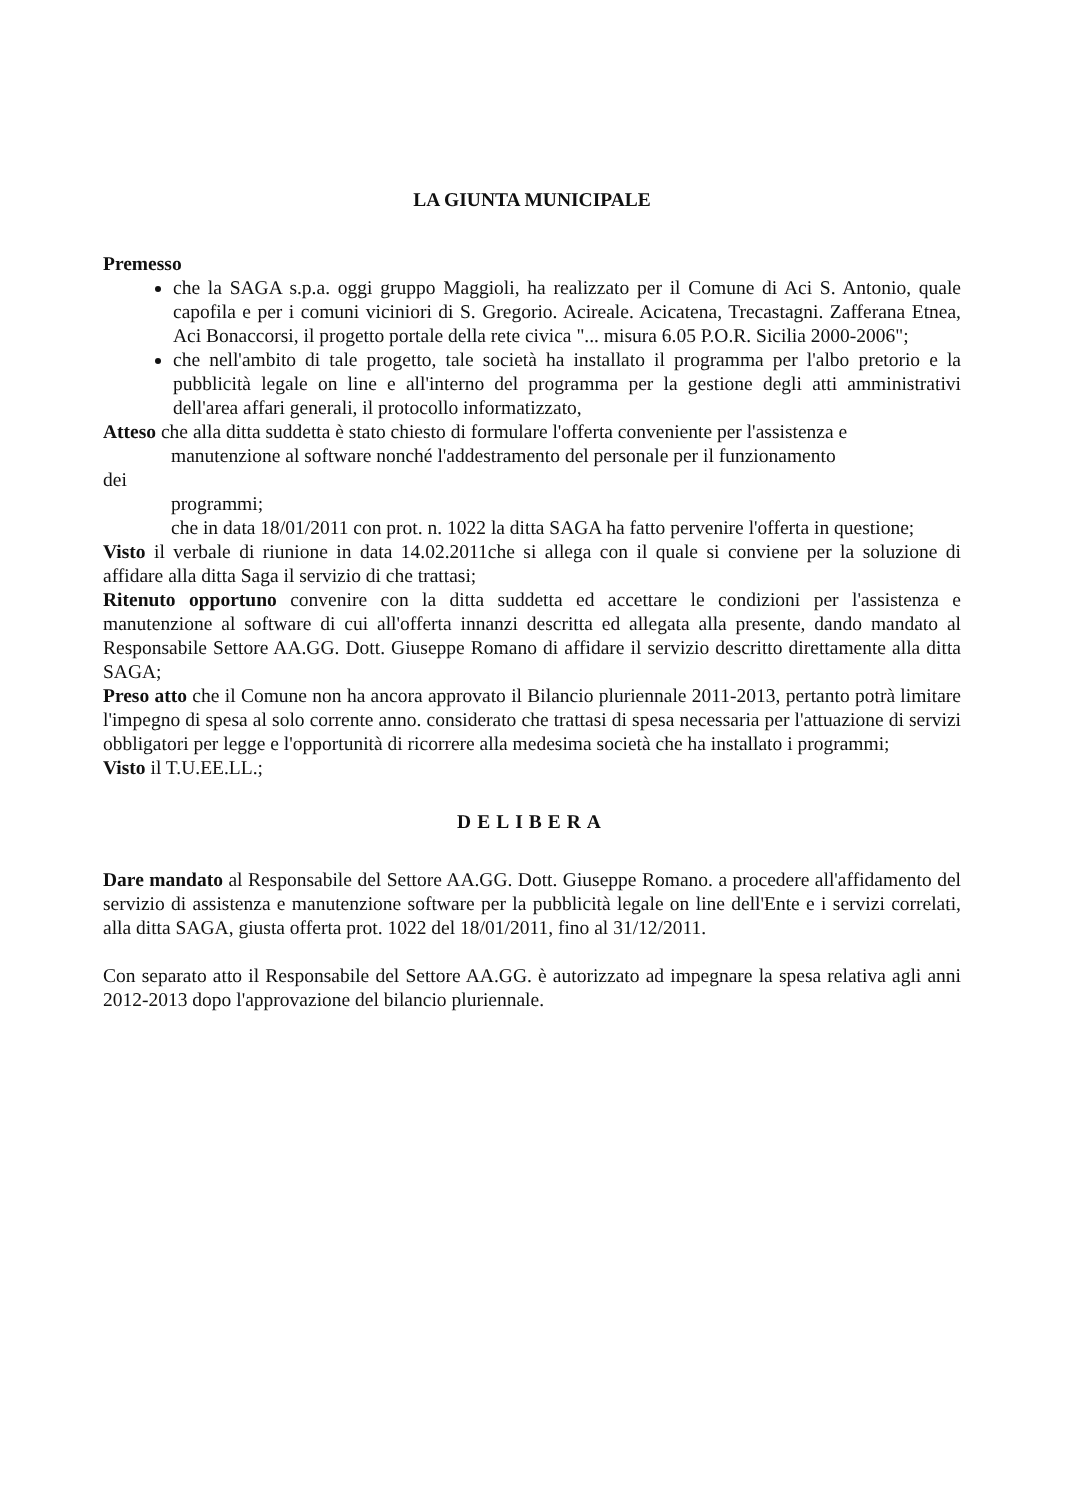LA GIUNTA MUNICIPALE
Premesso
che la SAGA s.p.a. oggi gruppo Maggioli, ha realizzato per il Comune di Aci S. Antonio, quale capofila e per i comuni viciniori di S. Gregorio. Acireale. Acicatena, Trecastagni. Zafferana Etnea, Aci Bonaccorsi, il progetto portale della rete civica "... misura 6.05 P.O.R. Sicilia 2000-2006";
che nell'ambito di tale progetto, tale società ha installato il programma per l'albo pretorio e la pubblicità legale on line e all'interno del programma per la gestione degli atti amministrativi dell'area affari generali, il protocollo informatizzato,
Atteso che alla ditta suddetta è stato chiesto di formulare l'offerta conveniente per l'assistenza e
manutenzione al software nonché l'addestramento del personale per il funzionamento
dei
programmi;
che in data 18/01/2011 con prot. n. 1022 la ditta SAGA ha fatto pervenire l'offerta in questione;
Visto il verbale di riunione in data 14.02.2011che si allega con il quale si conviene per la soluzione di affidare alla ditta Saga il servizio di che trattasi;
Ritenuto opportuno convenire con la ditta suddetta ed accettare le condizioni per l'assistenza e manutenzione al software di cui all'offerta innanzi descritta ed allegata alla presente, dando mandato al Responsabile Settore AA.GG. Dott. Giuseppe Romano di affidare il servizio descritto direttamente alla ditta SAGA;
Preso atto che il Comune non ha ancora approvato il Bilancio pluriennale 2011-2013, pertanto potrà limitare l'impegno di spesa al solo corrente anno. considerato che trattasi di spesa necessaria per l'attuazione di servizi obbligatori per legge e l'opportunità di ricorrere alla medesima società che ha installato i programmi;
Visto il T.U.EE.LL.;
DELIBERA
Dare mandato al Responsabile del Settore AA.GG. Dott. Giuseppe Romano. a procedere all'affidamento del servizio di assistenza e manutenzione software per la pubblicità legale on line dell'Ente e i servizi correlati, alla ditta SAGA, giusta offerta prot. 1022 del 18/01/2011, fino al 31/12/2011.
Con separato atto il Responsabile del Settore AA.GG. è autorizzato ad impegnare la spesa relativa agli anni 2012-2013 dopo l'approvazione del bilancio pluriennale.